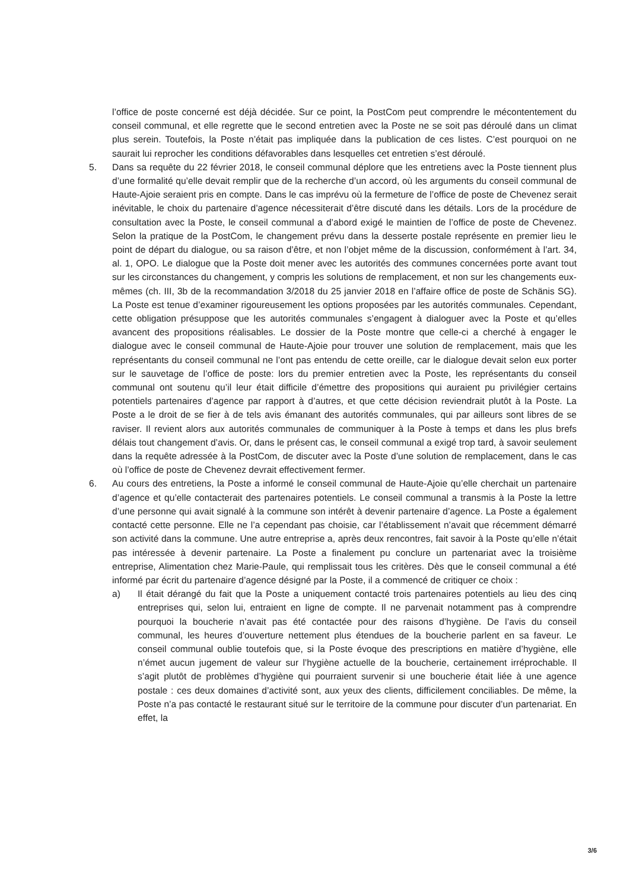l’office de poste concerné est déjà décidée. Sur ce point, la PostCom peut comprendre le mécontentement du conseil communal, et elle regrette que le second entretien avec la Poste ne se soit pas déroulé dans un climat plus serein. Toutefois, la Poste n’était pas impliquée dans la publication de ces listes. C’est pourquoi on ne saurait lui reprocher les conditions défavorables dans lesquelles cet entretien s’est déroulé.
5. Dans sa requête du 22 février 2018, le conseil communal déplore que les entretiens avec la Poste tiennent plus d’une formalité qu’elle devait remplir que de la recherche d’un accord, où les arguments du conseil communal de Haute-Ajoie seraient pris en compte. Dans le cas imprévu où la fermeture de l’office de poste de Chevenez serait inévitable, le choix du partenaire d’agence nécessiterait d’être discuté dans les détails. Lors de la procédure de consultation avec la Poste, le conseil communal a d’abord exigé le maintien de l’office de poste de Chevenez. Selon la pratique de la PostCom, le changement prévu dans la desserte postale représente en premier lieu le point de départ du dialogue, ou sa raison d’être, et non l’objet même de la discussion, conformément à l’art. 34, al. 1, OPO. Le dialogue que la Poste doit mener avec les autorités des communes concernées porte avant tout sur les circonstances du changement, y compris les solutions de remplacement, et non sur les changements eux-mêmes (ch. III, 3b de la recommandation 3/2018 du 25 janvier 2018 en l’affaire office de poste de Schänis SG). La Poste est tenue d’examiner rigoureusement les options proposées par les autorités communales. Cependant, cette obligation présuppose que les autorités communales s’engagent à dialoguer avec la Poste et qu’elles avancent des propositions réalisables. Le dossier de la Poste montre que celle-ci a cherché à engager le dialogue avec le conseil communal de Haute-Ajoie pour trouver une solution de remplacement, mais que les représentants du conseil communal ne l’ont pas entendu de cette oreille, car le dialogue devait selon eux porter sur le sauvetage de l’office de poste: lors du premier entretien avec la Poste, les représentants du conseil communal ont soutenu qu’il leur était difficile d’émettre des propositions qui auraient pu privilégier certains potentiels partenaires d’agence par rapport à d’autres, et que cette décision reviendrait plutôt à la Poste. La Poste a le droit de se fier à de tels avis émanant des autorités communales, qui par ailleurs sont libres de se raviser. Il revient alors aux autorités communales de communiquer à la Poste à temps et dans les plus brefs délais tout changement d’avis. Or, dans le présent cas, le conseil communal a exigé trop tard, à savoir seulement dans la requête adressée à la PostCom, de discuter avec la Poste d’une solution de remplacement, dans le cas où l’office de poste de Chevenez devrait effectivement fermer.
6. Au cours des entretiens, la Poste a informé le conseil communal de Haute-Ajoie qu’elle cherchait un partenaire d’agence et qu’elle contacterait des partenaires potentiels. Le conseil communal a transmis à la Poste la lettre d’une personne qui avait signalé à la commune son intérêt à devenir partenaire d’agence. La Poste a également contacté cette personne. Elle ne l’a cependant pas choisie, car l’établissement n’avait que récemment démarré son activité dans la commune. Une autre entreprise a, après deux rencontres, fait savoir à la Poste qu’elle n’était pas intéressée à devenir partenaire. La Poste a finalement pu conclure un partenariat avec la troisième entreprise, Alimentation chez Marie-Paule, qui remplissait tous les critères. Dès que le conseil communal a été informé par écrit du partenaire d’agence désigné par la Poste, il a commencé de critiquer ce choix :
a) Il était dérangé du fait que la Poste a uniquement contacté trois partenaires potentiels au lieu des cinq entreprises qui, selon lui, entraient en ligne de compte. Il ne parvenait notamment pas à comprendre pourquoi la boucherie n’avait pas été contactée pour des raisons d’hygiène. De l’avis du conseil communal, les heures d’ouverture nettement plus étendues de la boucherie parlent en sa faveur. Le conseil communal oublie toutefois que, si la Poste évoque des prescriptions en matière d’hygiène, elle n’émet aucun jugement de valeur sur l’hygiène actuelle de la boucherie, certainement irréprochable. Il s’agit plutôt de problèmes d’hygiène qui pourraient survenir si une boucherie était liée à une agence postale : ces deux domaines d’activité sont, aux yeux des clients, difficilement conciliables. De même, la Poste n’a pas contacté le restaurant situé sur le territoire de la commune pour discuter d’un partenariat. En effet, la
3/6